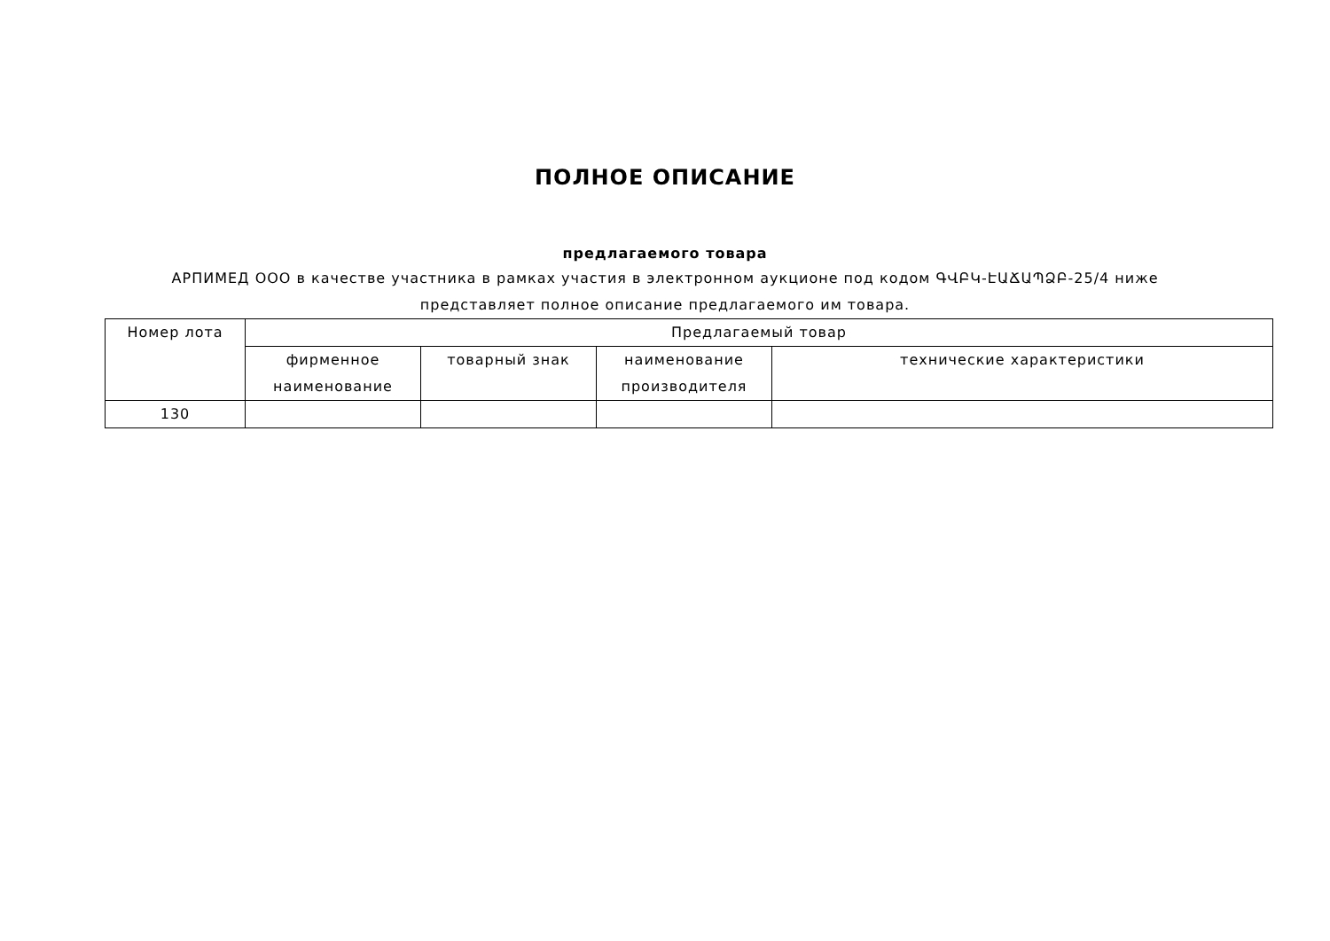ПОЛНОЕ ОПИСАНИЕ
предлагаемого товара
АРПИМЕД ООО в качестве участника в рамках участия в электронном аукционе под кодом ԳՎԲԿ-ԷԱՃԱՊՁԲ-25/4 ниже представляет полное описание предлагаемого им товара.
| Номер лота | Предлагаемый товар | | | |
| --- | --- | --- | --- | --- |
| | фирменное наименование | товарный знак | наименование производителя | технические характеристики |
| 130 | | | | |